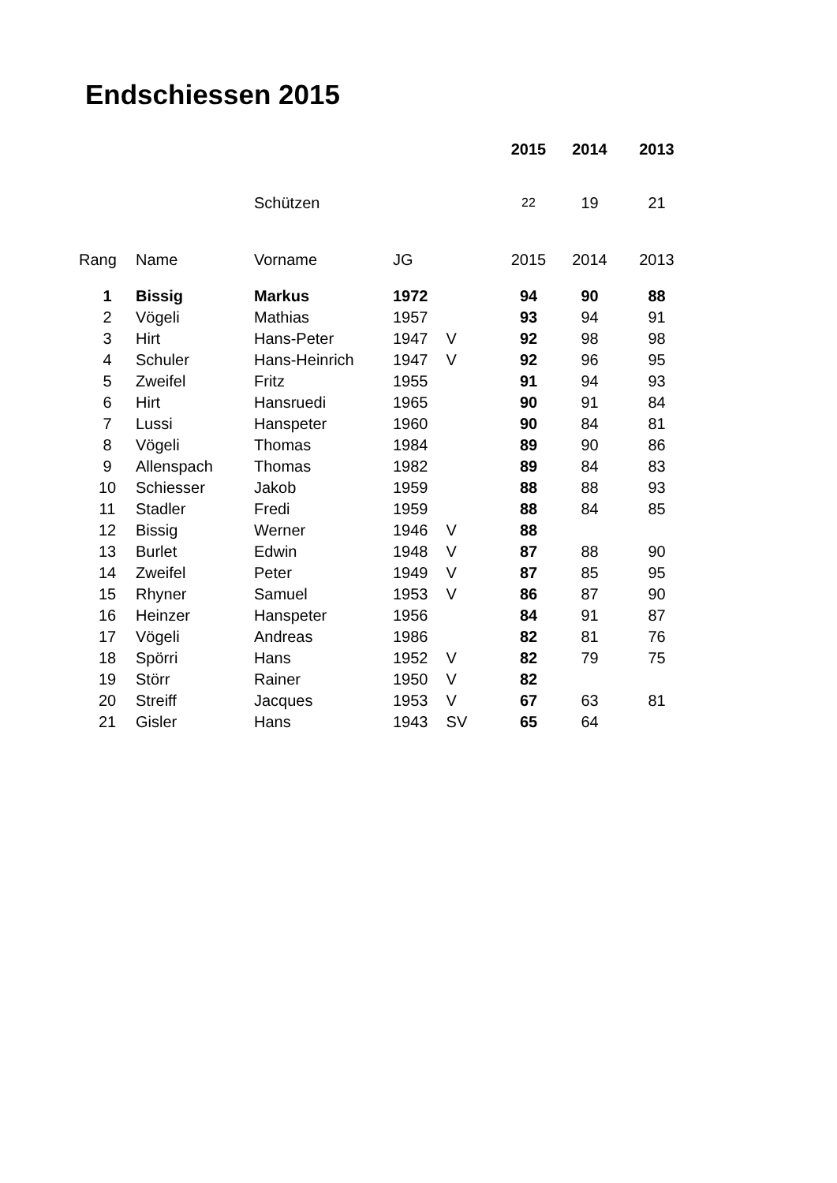Endschiessen 2015
| | | | | | 2015 | 2014 | 2013 |
| | | Schützen | | | 22 | 19 | 21 |
| Rang | Name | Vorname | JG | | 2015 | 2014 | 2013 |
| 1 | Bissig | Markus | 1972 | | 94 | 90 | 88 |
| 2 | Vögeli | Mathias | 1957 | | 93 | 94 | 91 |
| 3 | Hirt | Hans-Peter | 1947 | V | 92 | 98 | 98 |
| 4 | Schuler | Hans-Heinrich | 1947 | V | 92 | 96 | 95 |
| 5 | Zweifel | Fritz | 1955 | | 91 | 94 | 93 |
| 6 | Hirt | Hansruedi | 1965 | | 90 | 91 | 84 |
| 7 | Lussi | Hanspeter | 1960 | | 90 | 84 | 81 |
| 8 | Vögeli | Thomas | 1984 | | 89 | 90 | 86 |
| 9 | Allenspach | Thomas | 1982 | | 89 | 84 | 83 |
| 10 | Schiesser | Jakob | 1959 | | 88 | 88 | 93 |
| 11 | Stadler | Fredi | 1959 | | 88 | 84 | 85 |
| 12 | Bissig | Werner | 1946 | V | 88 | | |
| 13 | Burlet | Edwin | 1948 | V | 87 | 88 | 90 |
| 14 | Zweifel | Peter | 1949 | V | 87 | 85 | 95 |
| 15 | Rhyner | Samuel | 1953 | V | 86 | 87 | 90 |
| 16 | Heinzer | Hanspeter | 1956 | | 84 | 91 | 87 |
| 17 | Vögeli | Andreas | 1986 | | 82 | 81 | 76 |
| 18 | Spörri | Hans | 1952 | V | 82 | 79 | 75 |
| 19 | Störr | Rainer | 1950 | V | 82 | | |
| 20 | Streiff | Jacques | 1953 | V | 67 | 63 | 81 |
| 21 | Gisler | Hans | 1943 | SV | 65 | 64 | |